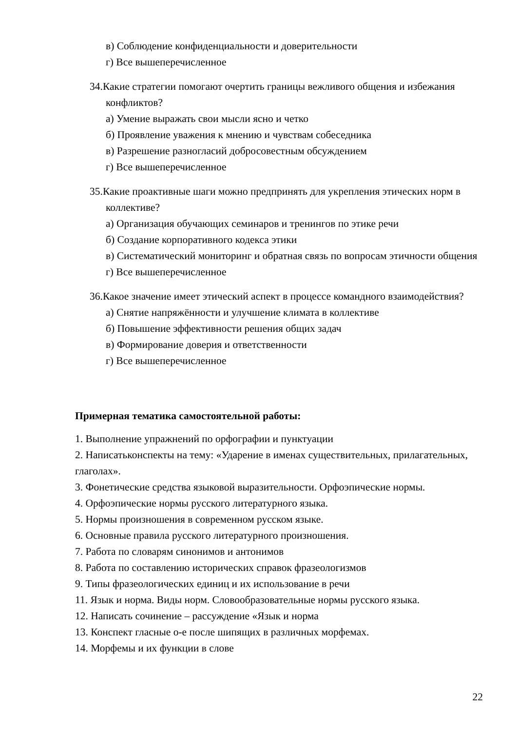в) Соблюдение конфиденциальности и доверительности
г) Все вышеперечисленное
34.Какие стратегии помогают очертить границы вежливого общения и избежания конфликтов?
а) Умение выражать свои мысли ясно и четко
б) Проявление уважения к мнению и чувствам собеседника
в) Разрешение разногласий добросовестным обсуждением
г) Все вышеперечисленное
35.Какие проактивные шаги можно предпринять для укрепления этических норм в коллективе?
а) Организация обучающих семинаров и тренингов по этике речи
б) Создание корпоративного кодекса этики
в) Систематический мониторинг и обратная связь по вопросам этичности общения
г) Все вышеперечисленное
36.Какое значение имеет этический аспект в процессе командного взаимодействия?
а) Снятие напряжённости и улучшение климата в коллективе
б) Повышение эффективности решения общих задач
в) Формирование доверия и ответственности
г) Все вышеперечисленное
Примерная тематика самостоятельной работы:
1. Выполнение упражнений по орфографии и пунктуации
2. Написатьконспекты на тему: «Ударение в именах существительных, прилагательных, глаголах».
3. Фонетические средства языковой выразительности. Орфоэпические нормы.
4. Орфоэпические нормы русского литературного языка.
5. Нормы произношения в современном русском языке.
6. Основные правила русского литературного произношения.
7. Работа по словарям синонимов и антонимов
8. Работа по составлению исторических справок фразеологизмов
9. Типы фразеологических единиц и их использование в речи
11. Язык и норма. Виды норм. Словообразовательные нормы русского языка.
12. Написать сочинение – рассуждение «Язык и норма
13. Конспект гласные о-е после шипящих в различных морфемах.
14. Морфемы и их функции в слове
22